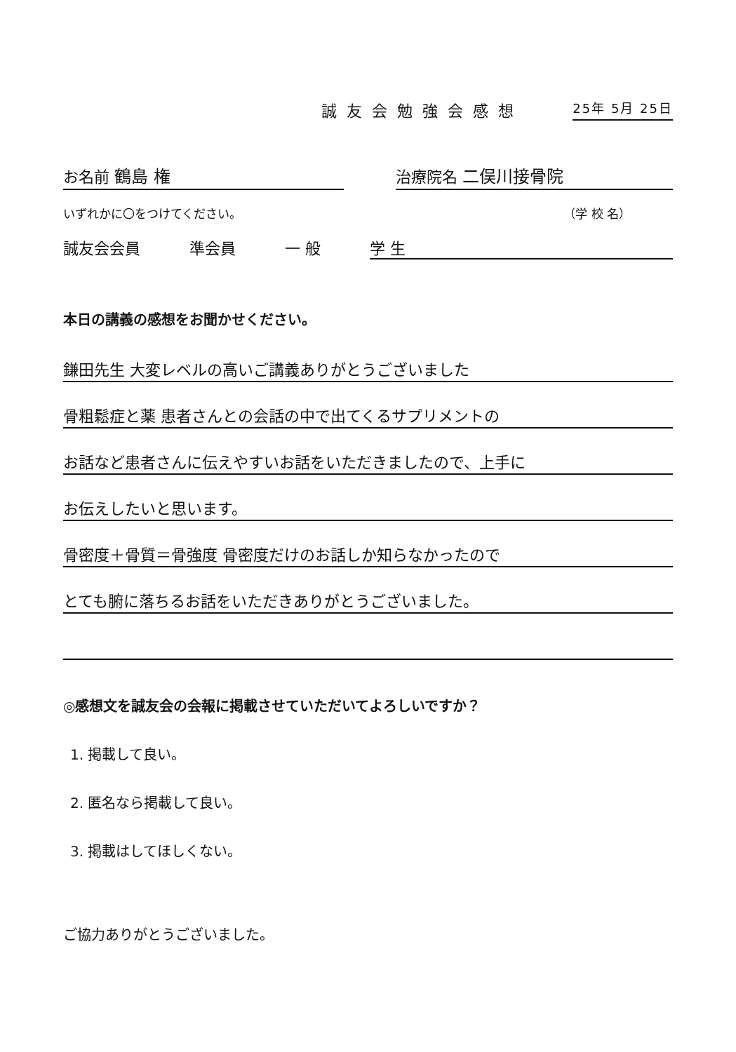誠友会勉強会感想 25年 5月 25日
お名前 鶴島 権 治療院名 二俣川接骨院
いずれかに〇をつけてください。 （学 校 名）
誠友会会員 準会員 一 般 学 生
本日の講義の感想をお聞かせください。
鎌田先生 大変レベルの高いご講義ありがとうございました
骨粗鬆症と薬 患者さんとの会話の中で出てくるサプリメントの
お話など患者さんに伝えやすいお話をいただきましたので、上手に
お伝えしたいと思います。
骨密度＋骨質＝骨強度 骨密度だけのお話しか知らなかったので
とても腑に落ちるお話をいただきありがとうございました。
◎感想文を誠友会の会報に掲載させていただいてよろしいですか？
1. 掲載して良い。
2. 匿名なら掲載して良い。
3. 掲載はしてほしくない。
ご協力ありがとうございました。